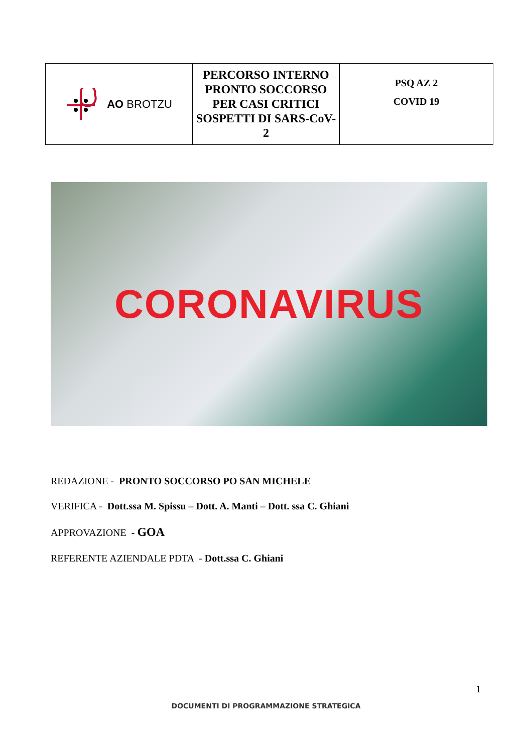| AO BROTZU | PERCORSO INTERNO PRONTO SOCCORSO PER CASI CRITICI SOSPETTI DI SARS-CoV-2 | PSQ AZ 2 COVID 19 |
CORONAVIRUS
REDAZIONE - PRONTO SOCCORSO PO SAN MICHELE
VERIFICA - Dott.ssa M. Spissu – Dott. A. Manti – Dott. ssa C. Ghiani
APPROVAZIONE - GOA
REFERENTE AZIENDALE PDTA - Dott.ssa C. Ghiani
1
DOCUMENTI DI PROGRAMMAZIONE STRATEGICA